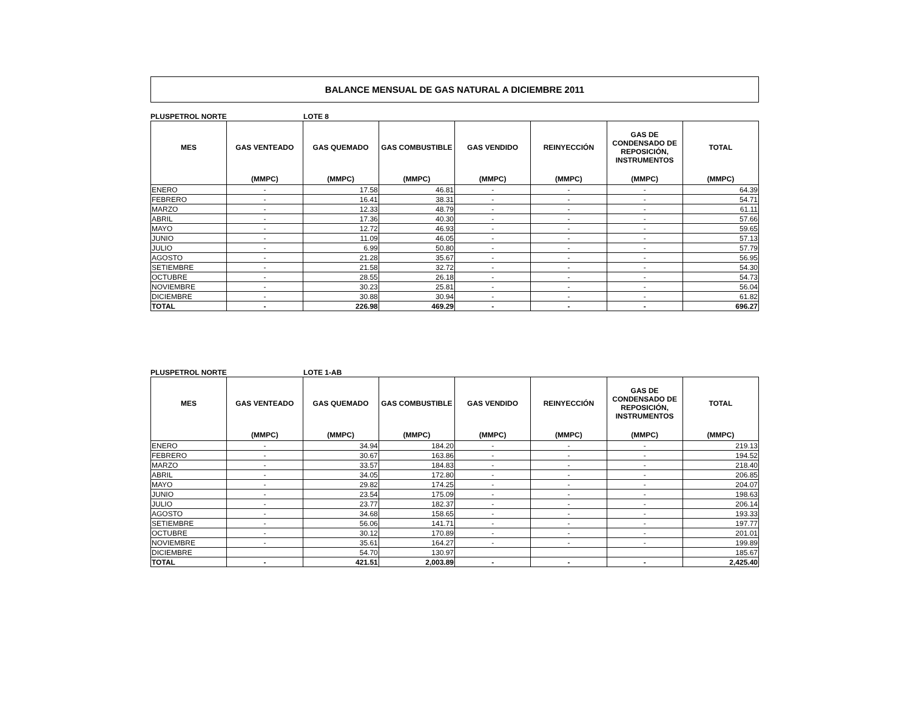BALANCE MENSUAL DE GAS NATURAL A DICIEMBRE 2011
PLUSPETROL NORTE LOTE 8
| MES | GAS VENTEADO | GAS QUEMADO | GAS COMBUSTIBLE | GAS VENDIDO | REINYECCIÓN | GAS DE CONDENSADO DE REPOSICIÓN, INSTRUMENTOS | TOTAL |
| --- | --- | --- | --- | --- | --- | --- | --- |
| | (MMPC) | (MMPC) | (MMPC) | (MMPC) | (MMPC) | (MMPC) | (MMPC) |
| ENERO | - | 17.58 | 46.81 | - | - | - | 64.39 |
| FEBRERO | - | 16.41 | 38.31 | - | - | - | 54.71 |
| MARZO | - | 12.33 | 48.79 | - | - | - | 61.11 |
| ABRIL | - | 17.36 | 40.30 | - | - | - | 57.66 |
| MAYO | - | 12.72 | 46.93 | - | - | - | 59.65 |
| JUNIO | - | 11.09 | 46.05 | - | - | - | 57.13 |
| JULIO | - | 6.99 | 50.80 | - | - | - | 57.79 |
| AGOSTO | - | 21.28 | 35.67 | - | - | - | 56.95 |
| SETIEMBRE | - | 21.58 | 32.72 | - | - | - | 54.30 |
| OCTUBRE | - | 28.55 | 26.18 | - | - | - | 54.73 |
| NOVIEMBRE | - | 30.23 | 25.81 | - | - | - | 56.04 |
| DICIEMBRE | - | 30.88 | 30.94 | - | - | - | 61.82 |
| TOTAL | - | 226.98 | 469.29 | - | - | - | 696.27 |
PLUSPETROL NORTE LOTE 1-AB
| MES | GAS VENTEADO | GAS QUEMADO | GAS COMBUSTIBLE | GAS VENDIDO | REINYECCIÓN | GAS DE CONDENSADO DE REPOSICIÓN, INSTRUMENTOS | TOTAL |
| --- | --- | --- | --- | --- | --- | --- | --- |
| | (MMPC) | (MMPC) | (MMPC) | (MMPC) | (MMPC) | (MMPC) | (MMPC) |
| ENERO | - | 34.94 | 184.20 | - | - | - | 219.13 |
| FEBRERO | - | 30.67 | 163.86 | - | - | - | 194.52 |
| MARZO | - | 33.57 | 184.83 | - | - | - | 218.40 |
| ABRIL | - | 34.05 | 172.80 | - | - | - | 206.85 |
| MAYO | - | 29.82 | 174.25 | - | - | - | 204.07 |
| JUNIO | - | 23.54 | 175.09 | - | - | - | 198.63 |
| JULIO | - | 23.77 | 182.37 | - | - | - | 206.14 |
| AGOSTO | - | 34.68 | 158.65 | - | - | - | 193.33 |
| SETIEMBRE | - | 56.06 | 141.71 | - | - | - | 197.77 |
| OCTUBRE | - | 30.12 | 170.89 | - | - | - | 201.01 |
| NOVIEMBRE | - | 35.61 | 164.27 | - | - | - | 199.89 |
| DICIEMBRE | | 54.70 | 130.97 | | | | 185.67 |
| TOTAL | - | 421.51 | 2,003.89 | - | - | - | 2,425.40 |